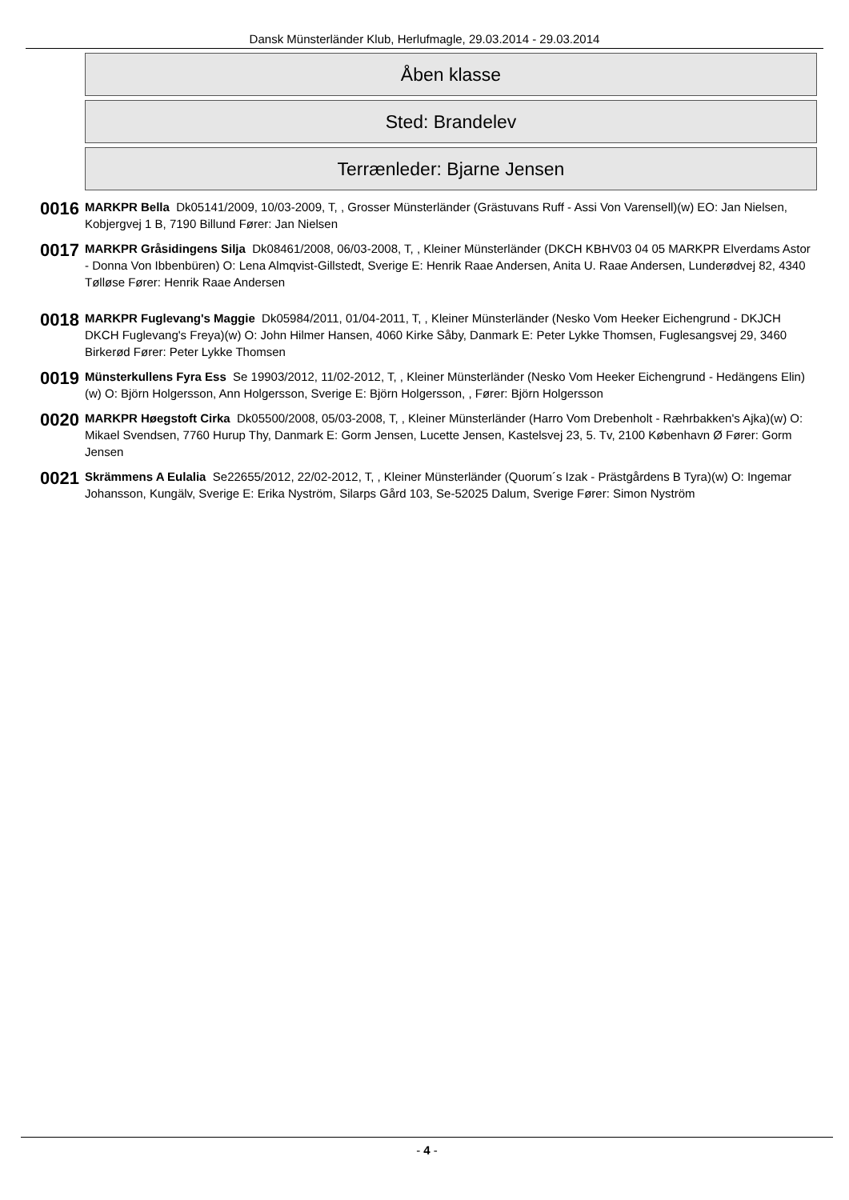Dansk Münsterländer Klub, Herlufmagle, 29.03.2014 - 29.03.2014
Åben klasse
Sted: Brandelev
Terrænleder: Bjarne Jensen
0016
MARKPR Bella Dk05141/2009, 10/03-2009, T, , Grosser Münsterländer (Grästuvans Ruff - Assi Von Varensell)(w) EO: Jan Nielsen, Kobjergvej 1 B, 7190 Billund Fører: Jan Nielsen
0017
MARKPR Gråsidingens Silja Dk08461/2008, 06/03-2008, T, , Kleiner Münsterländer (DKCH KBHV03 04 05 MARKPR Elverdams Astor - Donna Von Ibbenbüren) O: Lena Almqvist-Gillstedt, Sverige E: Henrik Raae Andersen, Anita U. Raae Andersen, Lunderødvej 82, 4340 Tølløse Fører: Henrik Raae Andersen
0018
MARKPR Fuglevang's Maggie Dk05984/2011, 01/04-2011, T, , Kleiner Münsterländer (Nesko Vom Heeker Eichengrund - DKJCH DKCH Fuglevang's Freya)(w) O: John Hilmer Hansen, 4060 Kirke Såby, Danmark E: Peter Lykke Thomsen, Fuglesangsvej 29, 3460 Birkerød Fører: Peter Lykke Thomsen
0019
Münsterkullens Fyra Ess Se 19903/2012, 11/02-2012, T, , Kleiner Münsterländer (Nesko Vom Heeker Eichengrund - Hedängens Elin)(w) O: Björn Holgersson, Ann Holgersson, Sverige E: Björn Holgersson, , Fører: Björn Holgersson
0020
MARKPR Høegstoft Cirka Dk05500/2008, 05/03-2008, T, , Kleiner Münsterländer (Harro Vom Drebenholt - Ræhrbakken's Ajka)(w) O: Mikael Svendsen, 7760 Hurup Thy, Danmark E: Gorm Jensen, Lucette Jensen, Kastelsvej 23, 5. Tv, 2100 København Ø Fører: Gorm Jensen
0021
Skrämmens A Eulalia Se22655/2012, 22/02-2012, T, , Kleiner Münsterländer (Quorum´s Izak - Prästgårdens B Tyra)(w) O: Ingemar Johansson, Kungälv, Sverige E: Erika Nyström, Silarps Gård 103, Se-52025 Dalum, Sverige Fører: Simon Nyström
- 4 -